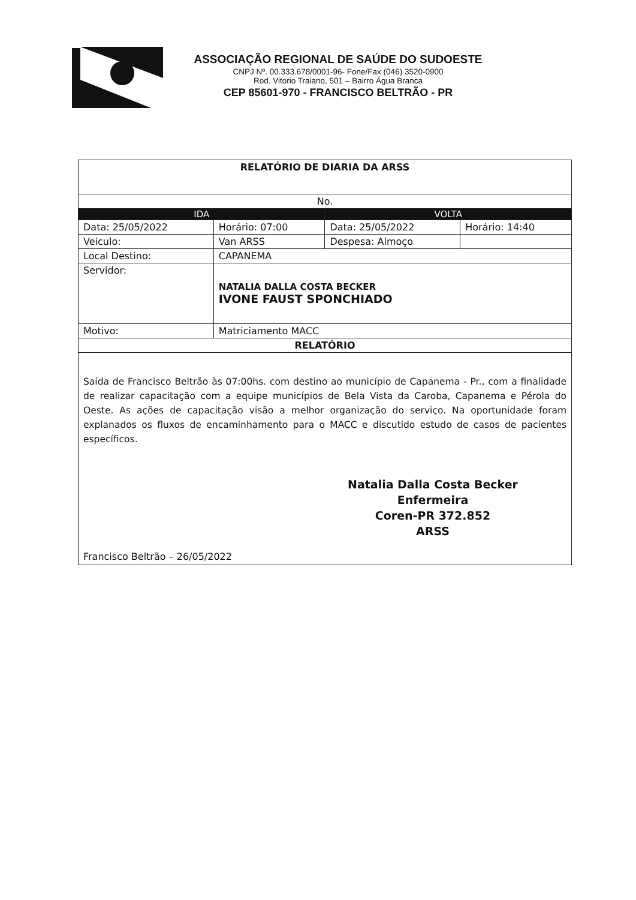ASSOCIAÇÃO REGIONAL DE SAÚDE DO SUDOESTE
CNPJ Nº. 00.333.678/0001-96- Fone/Fax (046) 3520-0900
Rod. Vitorio Traiano, 501 – Bairro Água Branca
CEP 85601-970 - FRANCISCO BELTRÃO - PR
| RELATÓRIO DE DIARIA DA ARSS | | | | |
| --- | --- | --- | --- | --- |
| No. | | | | |
| IDA | | | VOLTA | |
| Data: 25/05/2022 | | Horário: 07:00 | Data: 25/05/2022 | Horário: 14:40 |
| Veiculo: | Van ARSS | | Despesa: Almoço | |
| Local Destino: | | CAPANEMA | | |
| Servidor: | | NATALIA DALLA COSTA BECKER IVONE FAUST SPONCHIADO | | |
| Motivo: | | Matriciamento MACC | | |
| RELATÓRIO | | | | |
| Saída de Francisco Beltrão às 07:00hs. com destino ao município de Capanema - Pr., com a finalidade de realizar capacitação com a equipe municípios de Bela Vista da Caroba, Capanema e Pérola do Oeste. As ações de capacitação visão a melhor organização do serviço. Na oportunidade foram explanados os fluxos de encaminhamento para o MACC e discutido estudo de casos de pacientes específicos. Natalia Dalla Costa Becker Enfermeira Coren-PR 372.852 ARSS Francisco Beltrão – 26/05/2022 | | | | |